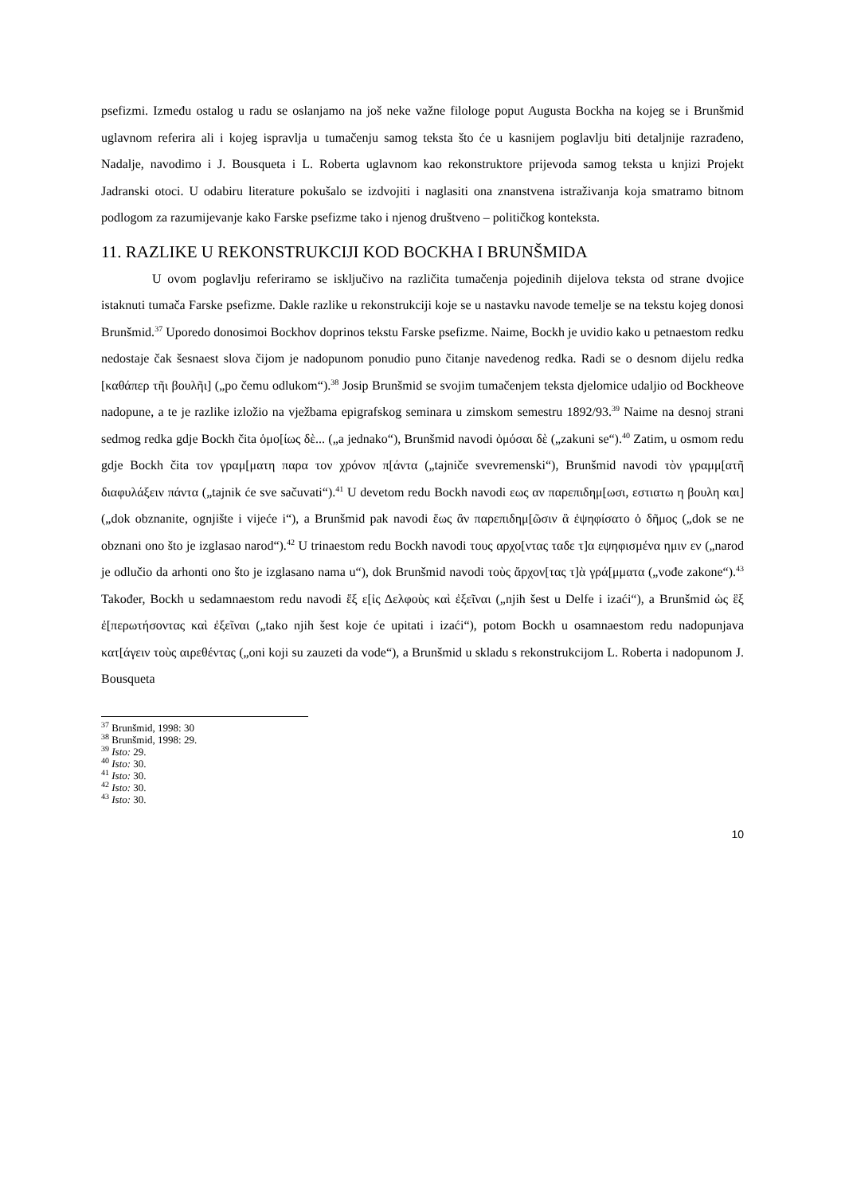psefizmi. Između ostalog u radu se oslanjamo na još neke važne filologe poput Augusta Bockha na kojeg se i Brunšmid uglavnom referira ali i kojeg ispravlja u tumačenju samog teksta što će u kasnijem poglavlju biti detaljnije razrađeno, Nadalje, navodimo i J. Bousqueta i L. Roberta uglavnom kao rekonstruktore prijevoda samog teksta u knjizi Projekt Jadranski otoci. U odabiru literature pokušalo se izdvojiti i naglasiti ona znanstvena istraživanja koja smatramo bitnom podlogom za razumijevanje kako Farske psefizme tako i njenog društveno – političkog konteksta.
11. RAZLIKE U REKONSTRUKCIJI KOD BOCKHA I BRUNŠMIDA
U ovom poglavlju referiramo se isključivo na različita tumačenja pojedinih dijelova teksta od strane dvojice istaknuti tumača Farske psefizme. Dakle razlike u rekonstrukciji koje se u nastavku navode temelje se na tekstu kojeg donosi Brunšmid.<sup>37</sup> Uporedo donosimoi Bockhov doprinos tekstu Farske psefizme. Naime, Bockh je uvidio kako u petnaestom redku nedostaje čak šesnaest slova čijom je nadopunom ponudio puno čitanje navedenog redka. Radi se o desnom dijelu redka [καθάπερ τῆι βουλῆι] („po čemu odlukom“).<sup>38</sup> Josip Brunšmid se svojim tumačenjem teksta djelomice udaljio od Bockheove nadopune, a te je razlike izložio na vježbama epigrafskog seminara u zimskom semestru 1892/93.<sup>39</sup> Naime na desnoj strani sedmog redka gdje Bockh čita ὁμο[ίως δὲ... („a jednako“), Brunšmid navodi ὀμόσαι δὲ („zakuni se“).<sup>40</sup> Zatim, u osmom redu gdje Bockh čita τον γραμ[ματη παρα τον χρόνον π[άντα („tajniče svevremenski“), Brunšmid navodi τὸν γραμμ[ατῆ διαφυλάξειν πάντα („tajnik će sve sačuvati“).<sup>41</sup> U devetom redu Bockh navodi εως αν παρεπιδημ[ωσι, εστιατω η βουλη και] („dok obznanite, ognjište i vijeće i“), a Brunšmid pak navodi ἕως ἂν παρεπιδημ[ῶσιν ἃ ἐψηφίσατο ὁ δῆμος („dok se ne obznani ono što je izglasao narod“).<sup>42</sup> U trinaestom redu Bockh navodi τους αρχο[ντας ταδε τ]α εψηφισμένα ημιν εν („narod je odlučio da arhonti ono što je izglasano nama u“), dok Brunšmid navodi τοὺς ἄρχον[τας τ]ὰ γρά[μματα („vođe zakone“).<sup>43</sup> Također, Bockh u sedamnaestom redu navodi ἕξ ε[ἰς Δελφοὺς καὶ ἐξεῖναι („njih šest u Delfe i izaći“), a Brunšmid ὡς ἓξ ἐ[περωτήσοντας καὶ ἐξεῖναι („tako njih šest koje će upitati i izaći“), potom Bockh u osamnaestom redu nadopunjava κατ[άγειν τοὺς αιρεθέντας („oni koji su zauzeti da vode“), a Brunšmid u skladu s rekonstrukcijom L. Roberta i nadopunom J. Bousqueta
<sup>37</sup> Brunšmid, 1998: 30
<sup>38</sup> Brunšmid, 1998: 29.
<sup>39</sup> Isto: 29.
<sup>40</sup> Isto: 30.
<sup>41</sup> Isto: 30.
<sup>42</sup> Isto: 30.
<sup>43</sup> Isto: 30.
10